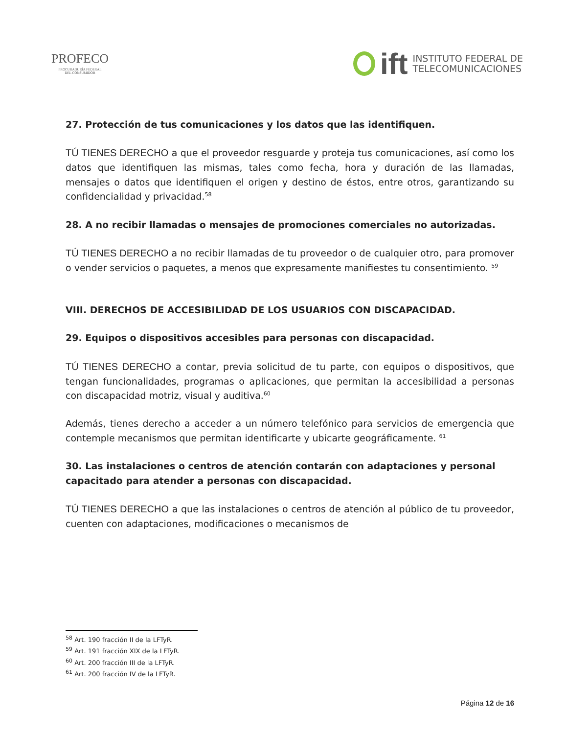PROFECO
PROCURADURÍA FEDERAL
DEL CONSUMIDOR
ift
INSTITUTO FEDERAL DE
TELECOMUNICACIONES
27. Protección de tus comunicaciones y los datos que las identifiquen.
TÚ TIENES DERECHO a que el proveedor resguarde y proteja tus comunicaciones, así como los datos que identifiquen las mismas, tales como fecha, hora y duración de las llamadas, mensajes o datos que identifiquen el origen y destino de éstos, entre otros, garantizando su confidencialidad y privacidad.<sup>58</sup>
28. A no recibir llamadas o mensajes de promociones comerciales no autorizadas.
TÚ TIENES DERECHO a no recibir llamadas de tu proveedor o de cualquier otro, para promover o vender servicios o paquetes, a menos que expresamente manifiestes tu consentimiento. <sup>59</sup>
VIII. DERECHOS DE ACCESIBILIDAD DE LOS USUARIOS CON DISCAPACIDAD.
29. Equipos o dispositivos accesibles para personas con discapacidad.
TÚ TIENES DERECHO a contar, previa solicitud de tu parte, con equipos o dispositivos, que tengan funcionalidades, programas o aplicaciones, que permitan la accesibilidad a personas con discapacidad motriz, visual y auditiva.<sup>60</sup>
Además, tienes derecho a acceder a un número telefónico para servicios de emergencia que contemple mecanismos que permitan identificarte y ubicarte geográficamente. <sup>61</sup>
30. Las instalaciones o centros de atención contarán con adaptaciones y personal capacitado para atender a personas con discapacidad.
TÚ TIENES DERECHO a que las instalaciones o centros de atención al público de tu proveedor, cuenten con adaptaciones, modificaciones o mecanismos de
<sup>58</sup> Art. 190 fracción II de la LFTyR.
<sup>59</sup> Art. 191 fracción XIX de la LFTyR.
<sup>60</sup> Art. 200 fracción III de la LFTyR.
<sup>61</sup> Art. 200 fracción IV de la LFTyR.
Página 12 de 16